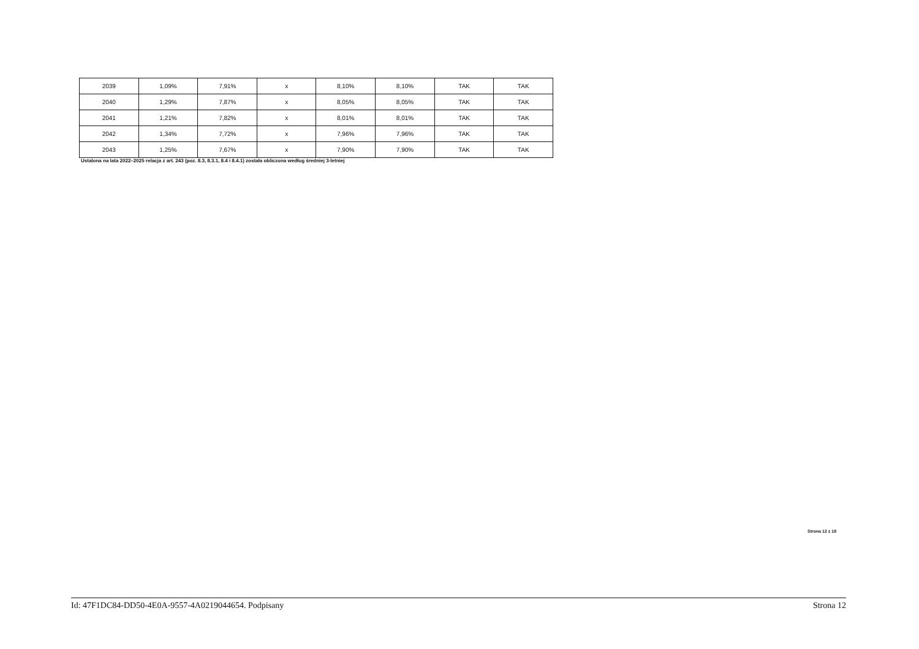| 2039 | 1,09% | 7,91% | x | 8,10% | 8,10% | TAK | TAK |
| 2040 | 1,29% | 7,87% | x | 8,05% | 8,05% | TAK | TAK |
| 2041 | 1,21% | 7,82% | x | 8,01% | 8,01% | TAK | TAK |
| 2042 | 1,34% | 7,72% | x | 7,96% | 7,96% | TAK | TAK |
| 2043 | 1,25% | 7,67% | x | 7,90% | 7,90% | TAK | TAK |
Ustalona na lata 2022–2025 relacja z art. 243 (poz. 8.3, 8.3.1, 8.4 i 8.4.1) została obliczona według średniej 3-letniej
Strona 12 z 18
Id: 47F1DC84-DD50-4E0A-9557-4A0219044654. Podpisany Strona 12